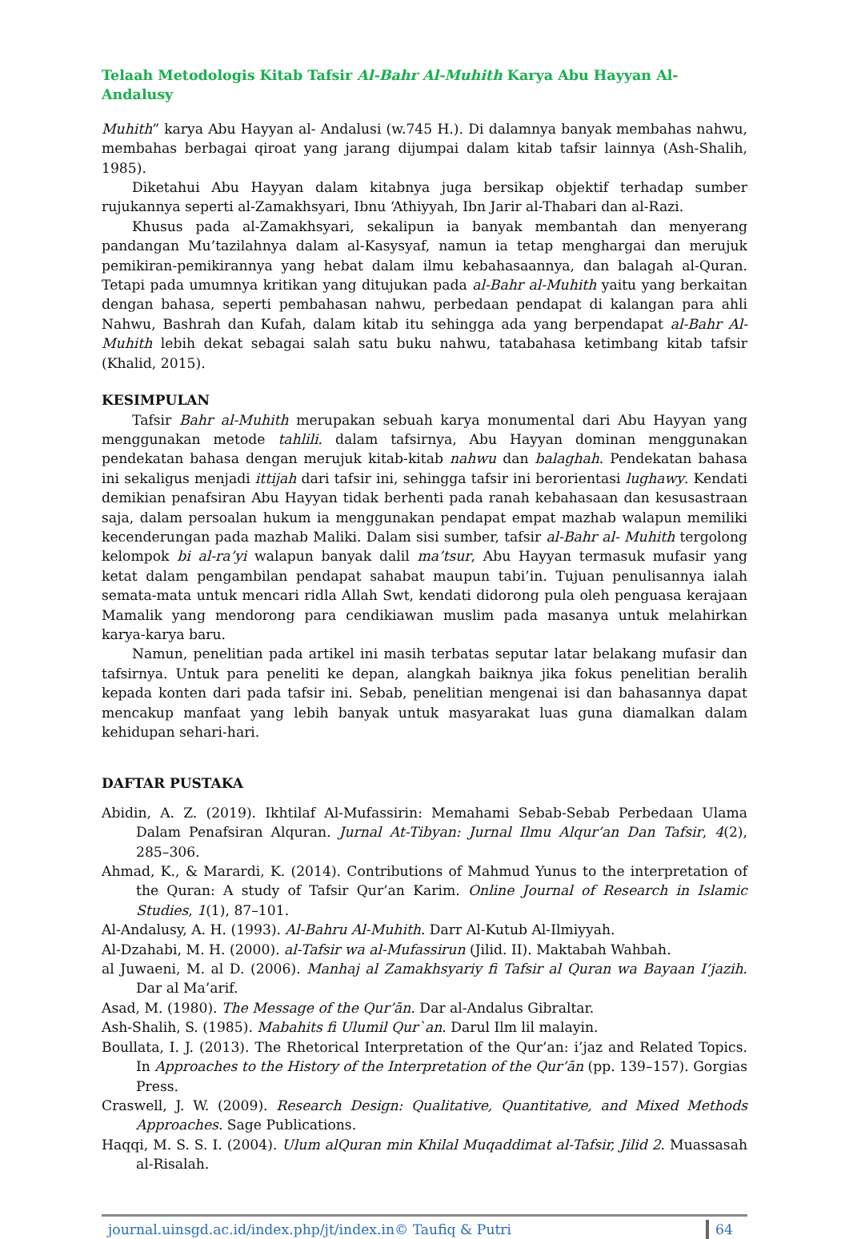Telaah Metodologis Kitab Tafsir Al-Bahr Al-Muhith Karya Abu Hayyan Al-Andalusy
Muhith” karya Abu Hayyan al- Andalusi (w.745 H.). Di dalamnya banyak membahas nahwu, membahas berbagai qiroat yang jarang dijumpai dalam kitab tafsir lainnya (Ash-Shalih, 1985).
Diketahui Abu Hayyan dalam kitabnya juga bersikap objektif terhadap sumber rujukannya seperti al-Zamakhsyari, Ibnu ‘Athiyyah, Ibn Jarir al-Thabari dan al-Razi.
Khusus pada al-Zamakhsyari, sekalipun ia banyak membantah dan menyerang pandangan Mu’tazilahnya dalam al-Kasysyaf, namun ia tetap menghargai dan merujuk pemikiran-pemikirannya yang hebat dalam ilmu kebahasaannya, dan balagah al-Quran. Tetapi pada umumnya kritikan yang ditujukan pada al-Bahr al-Muhith yaitu yang berkaitan dengan bahasa, seperti pembahasan nahwu, perbedaan pendapat di kalangan para ahli Nahwu, Bashrah dan Kufah, dalam kitab itu sehingga ada yang berpendapat al-Bahr Al-Muhith lebih dekat sebagai salah satu buku nahwu, tatabahasa ketimbang kitab tafsir (Khalid, 2015).
KESIMPULAN
Tafsir Bahr al-Muhith merupakan sebuah karya monumental dari Abu Hayyan yang menggunakan metode tahlili. dalam tafsirnya, Abu Hayyan dominan menggunakan pendekatan bahasa dengan merujuk kitab-kitab nahwu dan balaghah. Pendekatan bahasa ini sekaligus menjadi ittijah dari tafsir ini, sehingga tafsir ini berorientasi lughawy. Kendati demikian penafsiran Abu Hayyan tidak berhenti pada ranah kebahasaan dan kesusastraan saja, dalam persoalan hukum ia menggunakan pendapat empat mazhab walapun memiliki kecenderungan pada mazhab Maliki. Dalam sisi sumber, tafsir al-Bahr al- Muhith tergolong kelompok bi al-ra’yi walapun banyak dalil ma’tsur, Abu Hayyan termasuk mufasir yang ketat dalam pengambilan pendapat sahabat maupun tabi’in. Tujuan penulisannya ialah semata-mata untuk mencari ridla Allah Swt, kendati didorong pula oleh penguasa kerajaan Mamalik yang mendorong para cendikiawan muslim pada masanya untuk melahirkan karya-karya baru.
Namun, penelitian pada artikel ini masih terbatas seputar latar belakang mufasir dan tafsirnya. Untuk para peneliti ke depan, alangkah baiknya jika fokus penelitian beralih kepada konten dari pada tafsir ini. Sebab, penelitian mengenai isi dan bahasannya dapat mencakup manfaat yang lebih banyak untuk masyarakat luas guna diamalkan dalam kehidupan sehari-hari.
DAFTAR PUSTAKA
Abidin, A. Z. (2019). Ikhtilaf Al-Mufassirin: Memahami Sebab-Sebab Perbedaan Ulama Dalam Penafsiran Alquran. Jurnal At-Tibyan: Jurnal Ilmu Alqur’an Dan Tafsir, 4(2), 285–306.
Ahmad, K., & Marardi, K. (2014). Contributions of Mahmud Yunus to the interpretation of the Quran: A study of Tafsir Qur’an Karim. Online Journal of Research in Islamic Studies, 1(1), 87–101.
Al-Andalusy, A. H. (1993). Al-Bahru Al-Muhith. Darr Al-Kutub Al-Ilmiyyah.
Al-Dzahabi, M. H. (2000). al-Tafsir wa al-Mufassirun (Jilid. II). Maktabah Wahbah.
al Juwaeni, M. al D. (2006). Manhaj al Zamakhsyariy fi Tafsir al Quran wa Bayaan I’jazih. Dar al Ma’arif.
Asad, M. (1980). The Message of the Qur’ān. Dar al-Andalus Gibraltar.
Ash-Shalih, S. (1985). Mabahits fi Ulumil Qur`an. Darul Ilm lil malayin.
Boullata, I. J. (2013). The Rhetorical Interpretation of the Qur’an: i’jaz and Related Topics. In Approaches to the History of the Interpretation of the Qur’ān (pp. 139–157). Gorgias Press.
Craswell, J. W. (2009). Research Design: Qualitative, Quantitative, and Mixed Methods Approaches. Sage Publications.
Haqqi, M. S. S. I. (2004). Ulum alQuran min Khilal Muqaddimat al-Tafsir, Jilid 2. Muassasah al-Risalah.
journal.uinsgd.ac.id/index.php/jt/index.in© Taufiq & Putri 64